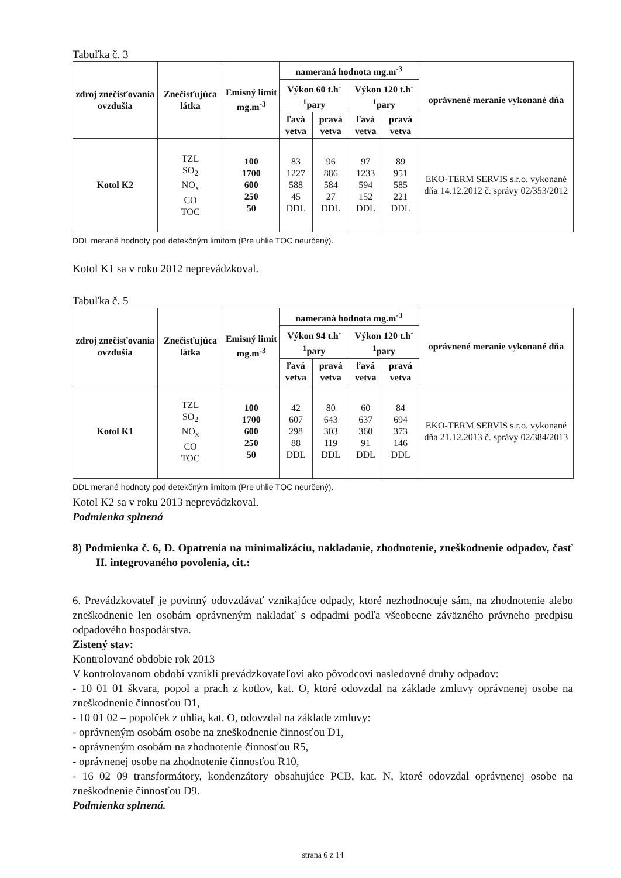Tabuľka č. 3
| zdroj znečisťovania ovzdušia | Znečisťujúca látka | Emisný limit mg.m<sup>-3</sup> | nameraná hodnota mg.m<sup>-3</sup> | | | | oprávnené meranie vykonané dňa |
| --- | --- | --- | --- | --- | --- | --- | --- |
| | | | Výkon 60 t.h<sup>-1</sup>pary | | Výkon 120 t.h<sup>-1</sup>pary | | |
| | | | ľavá vetva | pravá vetva | ľavá vetva | pravá vetva | |
| Kotol K2 | TZL SO<sub>2</sub> NO<sub>x</sub> CO TOC | 100 1700 600 250 50 | 83 1227 588 45 DDL | 96 886 584 27 DDL | 97 1233 594 152 DDL | 89 951 585 221 DDL | EKO-TERM SERVIS s.r.o. vykonané dňa 14.12.2012 č. správy 02/353/2012 |
DDL merané hodnoty pod detekčným limitom (Pre uhlie TOC neurčený).
Kotol K1 sa v roku 2012 neprevádzkoval.
Tabuľka č. 5
| zdroj znečisťovania ovzdušia | Znečisťujúca látka | Emisný limit mg.m<sup>-3</sup> | nameraná hodnota mg.m<sup>-3</sup> | | | | oprávnené meranie vykonané dňa |
| --- | --- | --- | --- | --- | --- | --- | --- |
| | | | Výkon 94 t.h<sup>-1</sup>pary | | Výkon 120 t.h<sup>-1</sup>pary | | |
| | | | ľavá vetva | pravá vetva | ľavá vetva | pravá vetva | |
| Kotol K1 | TZL SO<sub>2</sub> NO<sub>x</sub> CO TOC | 100 1700 600 250 50 | 42 607 298 88 DDL | 80 643 303 119 DDL | 60 637 360 91 DDL | 84 694 373 146 DDL | EKO-TERM SERVIS s.r.o. vykonané dňa 21.12.2013 č. správy 02/384/2013 |
DDL merané hodnoty pod detekčným limitom (Pre uhlie TOC neurčený).
Kotol K2 sa v roku 2013 neprevádzkoval.
Podmienka splnená
8) Podmienka č. 6, D. Opatrenia na minimalizáciu, nakladanie, zhodnotenie, zneškodnenie odpadov, časť II. integrovaného povolenia, cit.:
6. Prevádzkovateľ je povinný odovzdávať vznikajúce odpady, ktoré nezhodnocuje sám, na zhodnotenie alebo zneškodnenie len osobám oprávneným nakladať s odpadmi podľa všeobecne záväzného právneho predpisu odpadového hospodárstva.
Zistený stav:
Kontrolované obdobie rok 2013
V kontrolovanom období vznikli prevádzkovateľovi ako pôvodcovi nasledovné druhy odpadov:
- 10 01 01 škvara, popol a prach z kotlov, kat. O, ktoré odovzdal na základe zmluvy oprávnenej osobe na zneškodnenie činnosťou D1,
- 10 01 02 – popolček z uhlia, kat. O, odovzdal na základe zmluvy:
- oprávneným osobám osobe na zneškodnenie činnosťou D1,
- oprávneným osobám na zhodnotenie činnosťou R5,
- oprávnenej osobe na zhodnotenie činnosťou R10,
- 16 02 09 transformátory, kondenzátory obsahujúce PCB, kat. N, ktoré odovzdal oprávnenej osobe na zneškodnenie činnosťou D9.
Podmienka splnená.
strana 6 z 14